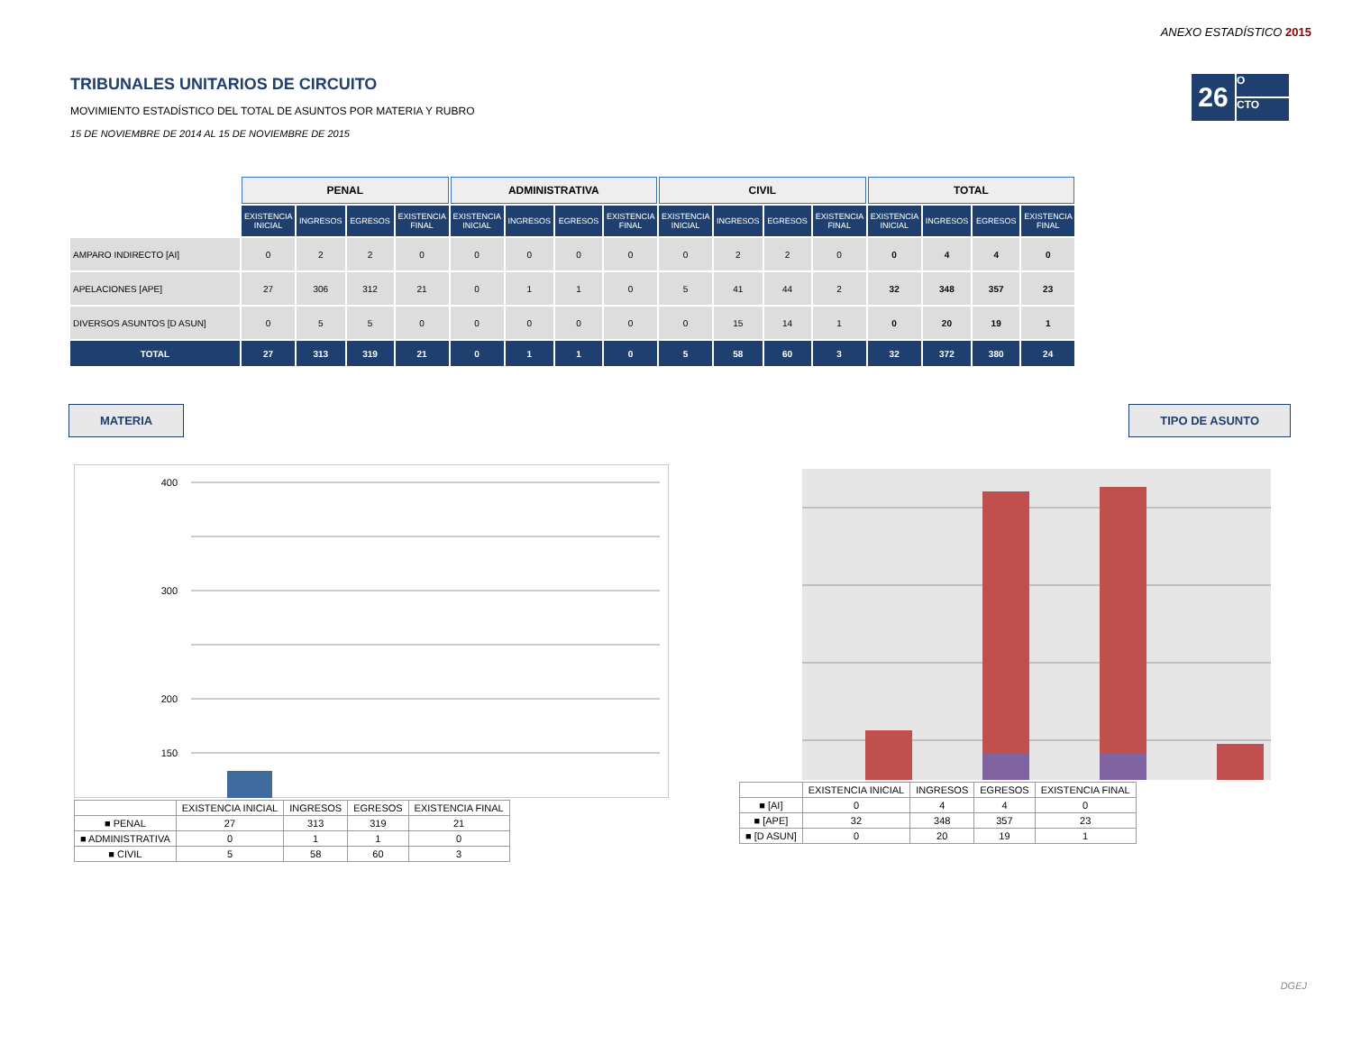ANEXO ESTADÍSTICO 2015
26
O
CTO
TRIBUNALES UNITARIOS DE CIRCUITO
MOVIMIENTO ESTADÍSTICO DEL TOTAL DE ASUNTOS POR MATERIA Y RUBRO
15 DE NOVIEMBRE DE 2014 AL 15 DE NOVIEMBRE DE 2015
| | PENAL | | | | ADMINISTRATIVA | | | | CIVIL | | | | TOTAL | | | |
| --- | --- | --- | --- | --- | --- | --- | --- | --- | --- | --- | --- | --- | --- | --- | --- | --- |
| | EXISTENCIA INICIAL | INGRESOS | EGRESOS | EXISTENCIA FINAL | EXISTENCIA INICIAL | INGRESOS | EGRESOS | EXISTENCIA FINAL | EXISTENCIA INICIAL | INGRESOS | EGRESOS | EXISTENCIA FINAL | EXISTENCIA INICIAL | INGRESOS | EGRESOS | EXISTENCIA FINAL |
| AMPARO INDIRECTO [AI] | 0 | 2 | 2 | 0 | 0 | 0 | 0 | 0 | 0 | 2 | 2 | 0 | 0 | 4 | 4 | 0 |
| APELACIONES [APE] | 27 | 306 | 312 | 21 | 0 | 1 | 1 | 0 | 5 | 41 | 44 | 2 | 32 | 348 | 357 | 23 |
| DIVERSOS ASUNTOS [D ASUN] | 0 | 5 | 5 | 0 | 0 | 0 | 0 | 0 | 0 | 15 | 14 | 1 | 0 | 20 | 19 | 1 |
| TOTAL | 27 | 313 | 319 | 21 | 0 | 1 | 1 | 0 | 5 | 58 | 60 | 3 | 32 | 372 | 380 | 24 |
MATERIA TIPO DE ASUNTO
400
300
200
150
| | EXISTENCIA INICIAL | INGRESOS | EGRESOS | EXISTENCIA FINAL |
| --- | --- | --- | --- | --- |
| ■ PENAL | 27 | 313 | 319 | 21 |
| ■ ADMINISTRATIVA | 0 | 1 | 1 | 0 |
| ■ CIVIL | 5 | 58 | 60 | 3 |
| | EXISTENCIA INICIAL | INGRESOS | EGRESOS | EXISTENCIA FINAL |
| --- | --- | --- | --- | --- |
| ■ [AI] | 0 | 4 | 4 | 0 |
| ■ [APE] | 32 | 348 | 357 | 23 |
| ■ [D ASUN] | 0 | 20 | 19 | 1 |
DGEJ